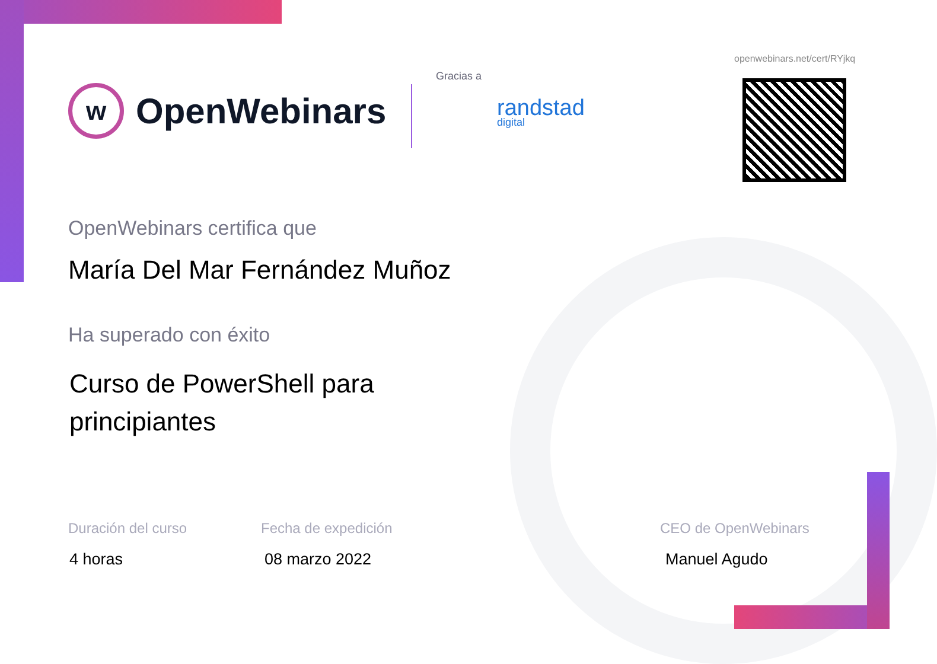w
OpenWebinars
Gracias a
randstad
digital
openwebinars.net/cert/RYjkq
OpenWebinars certifica que
María Del Mar Fernández Muñoz
Ha superado con éxito
Curso de PowerShell para principiantes
Duración del curso
4 horas
Fecha de expedición
08 marzo 2022
CEO de OpenWebinars
Manuel Agudo